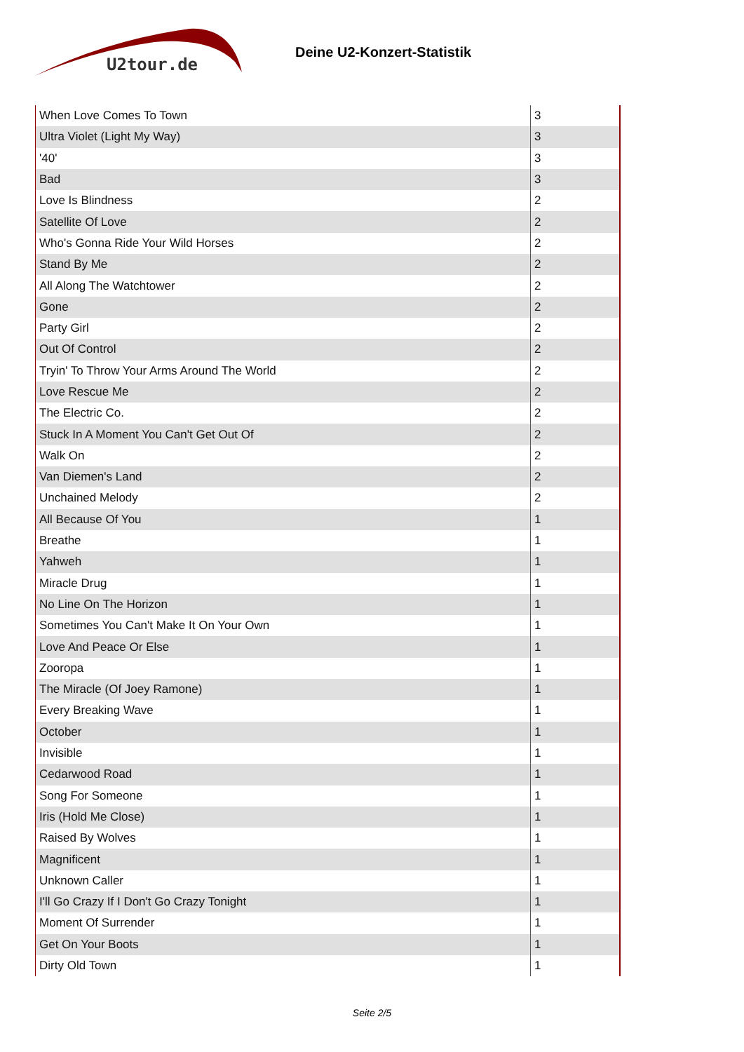U2tour.de
Deine U2-Konzert-Statistik
| When Love Comes To Town | 3 |
| Ultra Violet (Light My Way) | 3 |
| '40' | 3 |
| Bad | 3 |
| Love Is Blindness | 2 |
| Satellite Of Love | 2 |
| Who's Gonna Ride Your Wild Horses | 2 |
| Stand By Me | 2 |
| All Along The Watchtower | 2 |
| Gone | 2 |
| Party Girl | 2 |
| Out Of Control | 2 |
| Tryin' To Throw Your Arms Around The World | 2 |
| Love Rescue Me | 2 |
| The Electric Co. | 2 |
| Stuck In A Moment You Can't Get Out Of | 2 |
| Walk On | 2 |
| Van Diemen's Land | 2 |
| Unchained Melody | 2 |
| All Because Of You | 1 |
| Breathe | 1 |
| Yahweh | 1 |
| Miracle Drug | 1 |
| No Line On The Horizon | 1 |
| Sometimes You Can't Make It On Your Own | 1 |
| Love And Peace Or Else | 1 |
| Zooropa | 1 |
| The Miracle (Of Joey Ramone) | 1 |
| Every Breaking Wave | 1 |
| October | 1 |
| Invisible | 1 |
| Cedarwood Road | 1 |
| Song For Someone | 1 |
| Iris (Hold Me Close) | 1 |
| Raised By Wolves | 1 |
| Magnificent | 1 |
| Unknown Caller | 1 |
| I'll Go Crazy If I Don't Go Crazy Tonight | 1 |
| Moment Of Surrender | 1 |
| Get On Your Boots | 1 |
| Dirty Old Town | 1 |
Seite 2/5